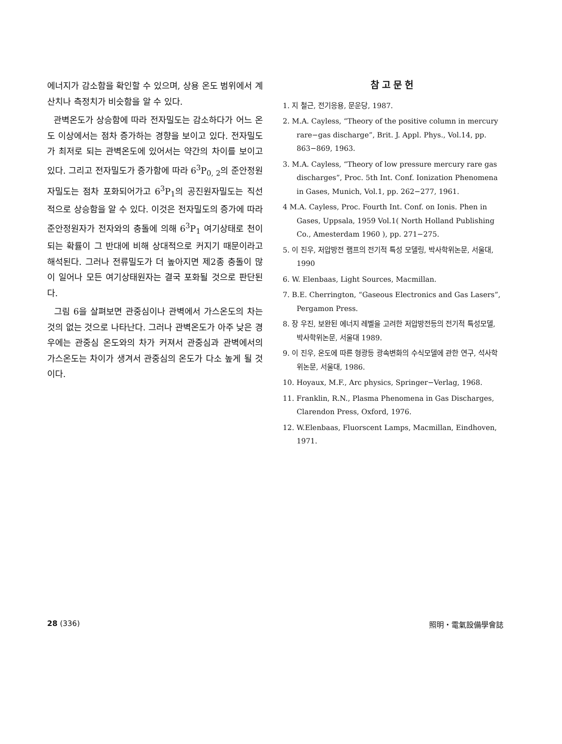에너지가 감소함을 확인할 수 있으며, 상용 온도 범위에서 계산치나 측정치가 비슷함을 알 수 있다.
관벽온도가 상승함에 따라 전자밀도는 감소하다가 어느 온도 이상에서는 점차 증가하는 경향을 보이고 있다. 전자밀도가 최저로 되는 관벽온도에 있어서는 약간의 차이를 보이고 있다. 그리고 전자밀도가 증가함에 따라 6<sup>3</sup>P<sub>0, 2</sub>의 준안정원자밀도는 점차 포화되어가고 6<sup>3</sup>P<sub>1</sub>의 공진원자밀도는 직선적으로 상승함을 알 수 있다. 이것은 전자밀도의 증가에 따라 준안정원자가 전자와의 충돌에 의해 6<sup>3</sup>P<sub>1</sub> 여기상태로 천이되는 확률이 그 반대에 비해 상대적으로 커지기 때문이라고 해석된다. 그러나 전류밀도가 더 높아지면 제2종 충돌이 많이 일어나 모든 여기상태원자는 결국 포화될 것으로 판단된다.
그림 6을 살펴보면 관중심이나 관벽에서 가스온도의 차는 것의 없는 것으로 나타난다. 그러나 관벽온도가 아주 낮은 경우에는 관중심 온도와의 차가 커져서 관중심과 관벽에서의 가스온도는 차이가 생겨서 관중심의 온도가 다소 높게 될 것이다.
참고문헌
1. 지 철근, 전기응용, 문운당, 1987.
2. M.A. Cayless, “Theory of the positive column in mercury rare−gas discharge”, Brit. J. Appl. Phys., Vol.14, pp. 863−869, 1963.
3. M.A. Cayless, “Theory of low pressure mercury rare gas discharges”, Proc. 5th Int. Conf. Ionization Phenomena in Gases, Munich, Vol.1, pp. 262−277, 1961.
4 M.A. Cayless, Proc. Fourth Int. Conf. on Ionis. Phen in Gases, Uppsala, 1959 Vol.1( North Holland Publishing Co., Amesterdam 1960 ), pp. 271−275.
5. 이 진우, 저압방전 램프의 전기적 특성 모델링, 박사학위논문, 서울대, 1990
6. W. Elenbaas, Light Sources, Macmillan.
7. B.E. Cherrington, “Gaseous Electronics and Gas Lasers”, Pergamon Press.
8. 장 우진, 보완된 에너지 레벨을 고려한 저압방전등의 전기적 특성모델, 박사학위논문, 서울대 1989.
9. 이 진우, 온도에 따른 형광등 광속변화의 수식모델에 관한 연구, 석사학위논문, 서울대, 1986.
10. Hoyaux, M.F., Arc physics, Springer−Verlag, 1968.
11. Franklin, R.N., Plasma Phenomena in Gas Discharges, Clarendon Press, Oxford, 1976.
12. W.Elenbaas, Fluorscent Lamps, Macmillan, Eindhoven, 1971.
28 (336) 照明・電氣設備學會誌